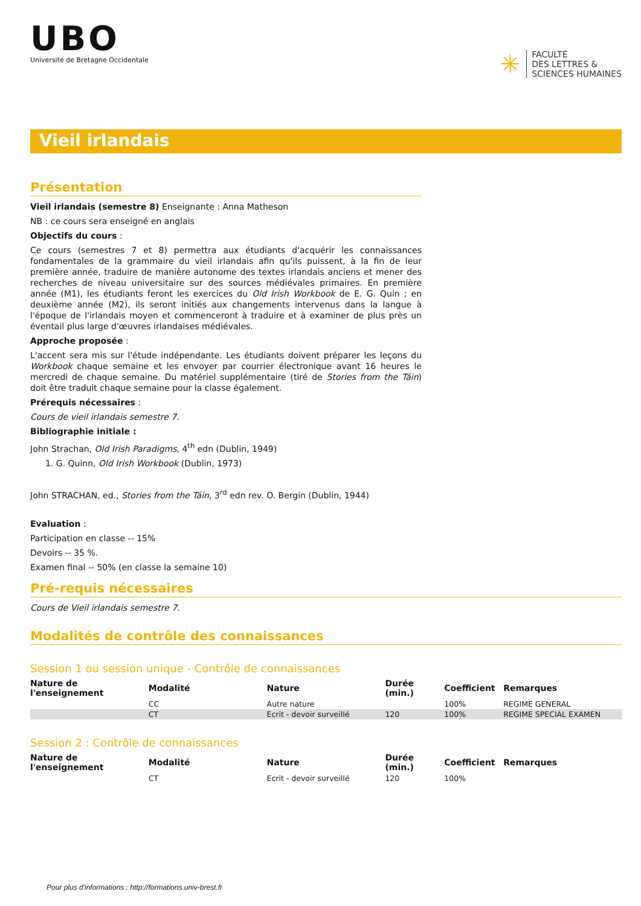UBO
Université de Bretagne Occidentale
✳
FACULTÉ
DES LETTRES &
SCIENCES HUMAINES
Vieil irlandais
Présentation
Vieil irlandais (semestre 8) Enseignante : Anna Matheson
NB : ce cours sera enseigné en anglais
Objectifs du cours :
Ce cours (semestres 7 et 8) permettra aux étudiants d'acquérir les connaissances fondamentales de la grammaire du vieil irlandais afin qu'ils puissent, à la fin de leur première année, traduire de manière autonome des textes irlandais anciens et mener des recherches de niveau universitaire sur des sources médiévales primaires. En première année (M1), les étudiants feront les exercices du Old Irish Workbook de E. G. Quin ; en deuxième année (M2), ils seront initiés aux changements intervenus dans la langue à l'époque de l'irlandais moyen et commenceront à traduire et à examiner de plus près un éventail plus large d'œuvres irlandaises médiévales.
Approche proposée :
L'accent sera mis sur l'étude indépendante. Les étudiants doivent préparer les leçons du Workbook chaque semaine et les envoyer par courrier électronique avant 16 heures le mercredi de chaque semaine. Du matériel supplémentaire (tiré de Stories from the Táin) doit être traduit chaque semaine pour la classe également.
Prérequis nécessaires :
Cours de vieil irlandais semestre 7.
Bibliographie initiale :
John Strachan, Old Irish Paradigms, 4<sup>th</sup> edn (Dublin, 1949)
1. G. Quinn, Old Irish Workbook (Dublin, 1973)
John STRACHAN, ed., Stories from the Táin, 3<sup>rd</sup> edn rev. O. Bergin (Dublin, 1944)
Evaluation :
Participation en classe -- 15%
Devoirs -- 35 %.
Examen final -- 50% (en classe la semaine 10)
Pré-requis nécessaires
Cours de Vieil irlandais semestre 7.
Modalités de contrôle des connaissances
Session 1 ou session unique - Contrôle de connaissances
| Nature de l'enseignement | Modalité | Nature | Durée (min.) | Coefficient | Remarques |
| --- | --- | --- | --- | --- | --- |
| | CC | Autre nature | | 100% | REGIME GENERAL |
| | CT | Ecrit - devoir surveillé | 120 | 100% | REGIME SPECIAL EXAMEN |
Session 2 : Contrôle de connaissances
| Nature de l'enseignement | Modalité | Nature | Durée (min.) | Coefficient | Remarques |
| --- | --- | --- | --- | --- | --- |
| | CT | Ecrit - devoir surveillé | 120 | 100% | |
Pour plus d'informations : http://formations.univ-brest.fr